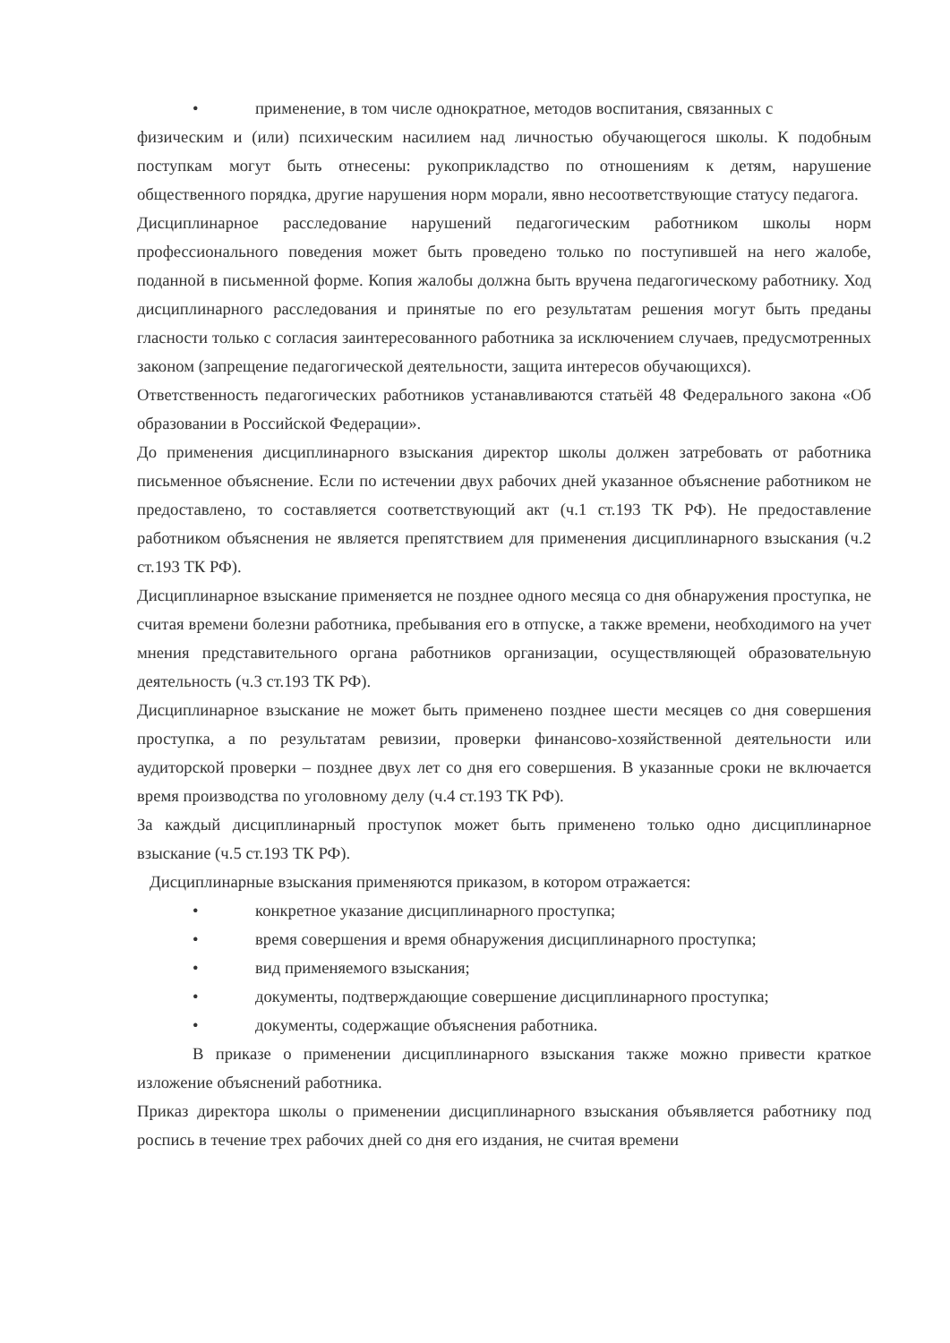• применение, в том числе однократное, методов воспитания, связанных с
физическим и (или) психическим насилием над личностью обучающегося школы. К подобным поступкам могут быть отнесены: рукоприкладство по отношениям к детям, нарушение общественного порядка, другие нарушения норм морали, явно несоответствующие статусу педагога.
Дисциплинарное расследование нарушений педагогическим работником школы норм профессионального поведения может быть проведено только по поступившей на него жалобе, поданной в письменной форме. Копия жалобы должна быть вручена педагогическому работнику. Ход дисциплинарного расследования и принятые по его результатам решения могут быть преданы гласности только с согласия заинтересованного работника за исключением случаев, предусмотренных законом (запрещение педагогической деятельности, защита интересов обучающихся).
Ответственность педагогических работников устанавливаются статьёй 48 Федерального закона «Об образовании в Российской Федерации».
До применения дисциплинарного взыскания директор школы должен затребовать от работника письменное объяснение. Если по истечении двух рабочих дней указанное объяснение работником не предоставлено, то составляется соответствующий акт (ч.1 ст.193 ТК РФ). Не предоставление работником объяснения не является препятствием для применения дисциплинарного взыскания (ч.2 ст.193 ТК РФ).
Дисциплинарное взыскание применяется не позднее одного месяца со дня обнаружения проступка, не считая времени болезни работника, пребывания его в отпуске, а также времени, необходимого на учет мнения представительного органа работников организации, осуществляющей образовательную деятельность (ч.3 ст.193 ТК РФ).
Дисциплинарное взыскание не может быть применено позднее шести месяцев со дня совершения проступка, а по результатам ревизии, проверки финансово-хозяйственной деятельности или аудиторской проверки – позднее двух лет со дня его совершения. В указанные сроки не включается время производства по уголовному делу (ч.4 ст.193 ТК РФ).
За каждый дисциплинарный проступок может быть применено только одно дисциплинарное взыскание (ч.5 ст.193 ТК РФ).
Дисциплинарные взыскания применяются приказом, в котором отражается:
• конкретное указание дисциплинарного проступка;
• время совершения и время обнаружения дисциплинарного проступка;
• вид применяемого взыскания;
• документы, подтверждающие совершение дисциплинарного проступка;
• документы, содержащие объяснения работника.
В приказе о применении дисциплинарного взыскания также можно привести краткое изложение объяснений работника.
Приказ директора школы о применении дисциплинарного взыскания объявляется работнику под роспись в течение трех рабочих дней со дня его издания, не считая времени